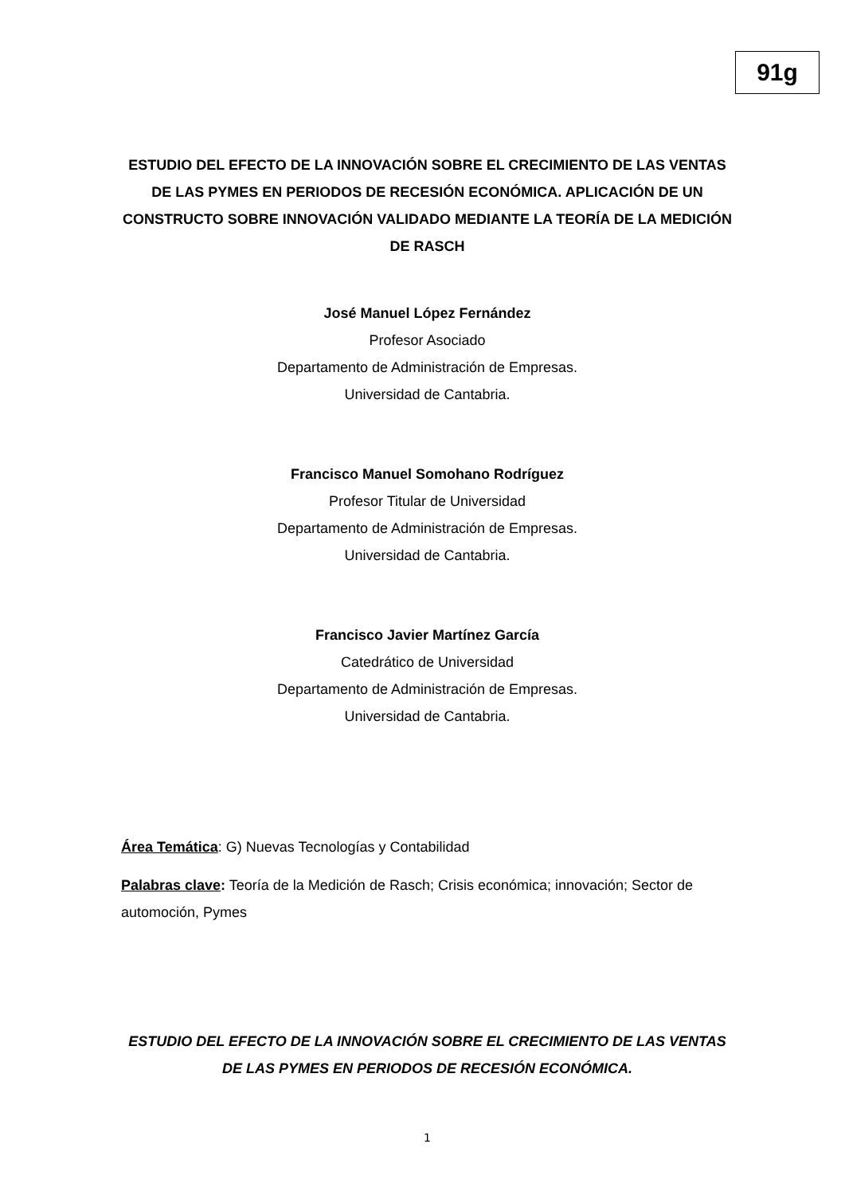91g
ESTUDIO DEL EFECTO DE LA INNOVACIÓN SOBRE EL CRECIMIENTO DE LAS VENTAS DE LAS PYMES EN PERIODOS DE RECESIÓN ECONÓMICA. APLICACIÓN DE UN CONSTRUCTO SOBRE INNOVACIÓN VALIDADO MEDIANTE LA TEORÍA DE LA MEDICIÓN DE RASCH
José Manuel López Fernández
Profesor Asociado
Departamento de Administración de Empresas.
Universidad de Cantabria.
Francisco Manuel Somohano Rodríguez
Profesor Titular de Universidad
Departamento de Administración de Empresas.
Universidad de Cantabria.
Francisco Javier Martínez García
Catedrático de Universidad
Departamento de Administración de Empresas.
Universidad de Cantabria.
Área Temática: G) Nuevas Tecnologías y Contabilidad
Palabras clave: Teoría de la Medición de Rasch; Crisis económica; innovación; Sector de automoción, Pymes
ESTUDIO DEL EFECTO DE LA INNOVACIÓN SOBRE EL CRECIMIENTO DE LAS VENTAS DE LAS PYMES EN PERIODOS DE RECESIÓN ECONÓMICA.
1